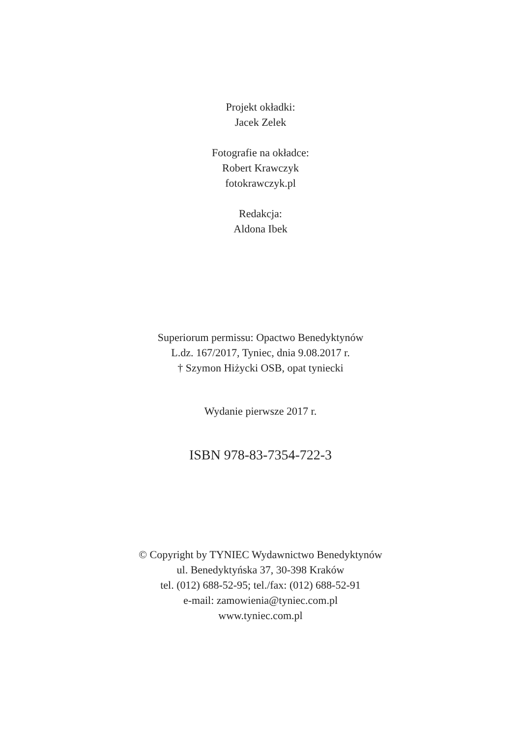Projekt okładki:
Jacek Zelek
Fotografie na okładce:
Robert Krawczyk
fotokrawczyk.pl
Redakcja:
Aldona Ibek
Superiorum permissu: Opactwo Benedyktynów
L.dz. 167/2017, Tyniec, dnia 9.08.2017 r.
† Szymon Hiżycki OSB, opat tyniecki
Wydanie pierwsze 2017 r.
ISBN 978-83-7354-722-3
© Copyright by TYNIEC Wydawnictwo Benedyktynów
ul. Benedyktyńska 37, 30-398 Kraków
tel. (012) 688-52-95; tel./fax: (012) 688-52-91
e-mail: zamowienia@tyniec.com.pl
www.tyniec.com.pl